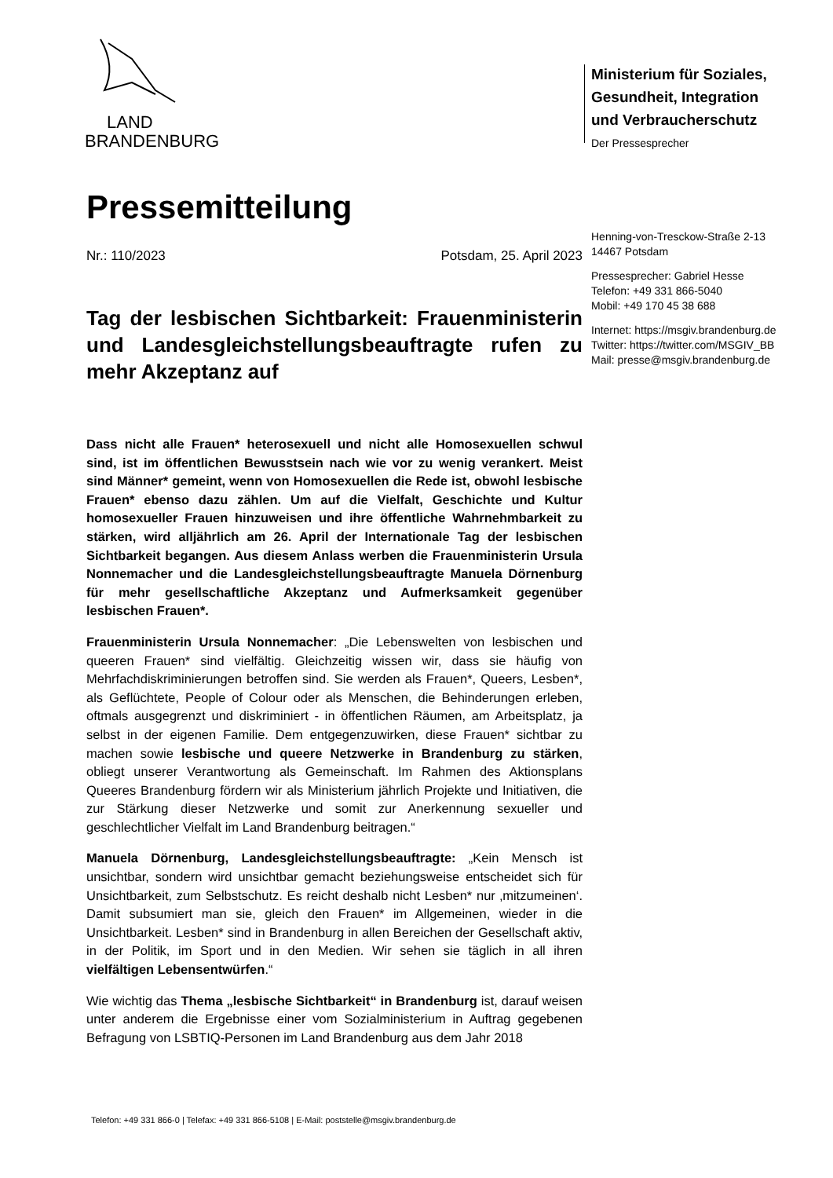LAND
BRANDENBURG
Ministerium für Soziales,
Gesundheit, Integration
und Verbraucherschutz
Der Pressesprecher
Henning-von-Tresckow-Straße 2-13
14467 Potsdam
Pressesprecher: Gabriel Hesse
Telefon: +49 331 866-5040
Mobil: +49 170 45 38 688
Internet: https://msgiv.brandenburg.de
Twitter: https://twitter.com/MSGIV_BB
Mail: presse@msgiv.brandenburg.de
Pressemitteilung
Nr.: 110/2023 Potsdam, 25. April 2023
Tag der lesbischen Sichtbarkeit: Frauenministerin und Landesgleichstellungsbeauftragte rufen zu mehr Akzeptanz auf
Dass nicht alle Frauen* heterosexuell und nicht alle Homosexuellen schwul sind, ist im öffentlichen Bewusstsein nach wie vor zu wenig verankert. Meist sind Männer* gemeint, wenn von Homosexuellen die Rede ist, obwohl lesbische Frauen* ebenso dazu zählen. Um auf die Vielfalt, Geschichte und Kultur homosexueller Frauen hinzuweisen und ihre öffentliche Wahrnehmbarkeit zu stärken, wird alljährlich am 26. April der Internationale Tag der lesbischen Sichtbarkeit begangen. Aus diesem Anlass werben die Frauenministerin Ursula Nonnemacher und die Landesgleichstellungsbeauftragte Manuela Dörnenburg für mehr gesellschaftliche Akzeptanz und Aufmerksamkeit gegenüber lesbischen Frauen*.
Frauenministerin Ursula Nonnemacher: „Die Lebenswelten von lesbischen und queeren Frauen* sind vielfältig. Gleichzeitig wissen wir, dass sie häufig von Mehrfachdiskriminierungen betroffen sind. Sie werden als Frauen*, Queers, Lesben*, als Geflüchtete, People of Colour oder als Menschen, die Behinderungen erleben, oftmals ausgegrenzt und diskriminiert - in öffentlichen Räumen, am Arbeitsplatz, ja selbst in der eigenen Familie. Dem entgegenzuwirken, diese Frauen* sichtbar zu machen sowie lesbische und queere Netzwerke in Brandenburg zu stärken, obliegt unserer Verantwortung als Gemeinschaft. Im Rahmen des Aktionsplans Queeres Brandenburg fördern wir als Ministerium jährlich Projekte und Initiativen, die zur Stärkung dieser Netzwerke und somit zur Anerkennung sexueller und geschlechtlicher Vielfalt im Land Brandenburg beitragen.“
Manuela Dörnenburg, Landesgleichstellungsbeauftragte: „Kein Mensch ist unsichtbar, sondern wird unsichtbar gemacht beziehungsweise entscheidet sich für Unsichtbarkeit, zum Selbstschutz. Es reicht deshalb nicht Lesben* nur ‚mitzumeinen‘. Damit subsumiert man sie, gleich den Frauen* im Allgemeinen, wieder in die Unsichtbarkeit. Lesben* sind in Brandenburg in allen Bereichen der Gesellschaft aktiv, in der Politik, im Sport und in den Medien. Wir sehen sie täglich in all ihren vielfältigen Lebensentwürfen.“
Wie wichtig das Thema „lesbische Sichtbarkeit“ in Brandenburg ist, darauf weisen unter anderem die Ergebnisse einer vom Sozialministerium in Auftrag gegebenen Befragung von LSBTIQ-Personen im Land Brandenburg aus dem Jahr 2018
Telefon: +49 331 866-0 | Telefax: +49 331 866-5108 | E-Mail: poststelle@msgiv.brandenburg.de